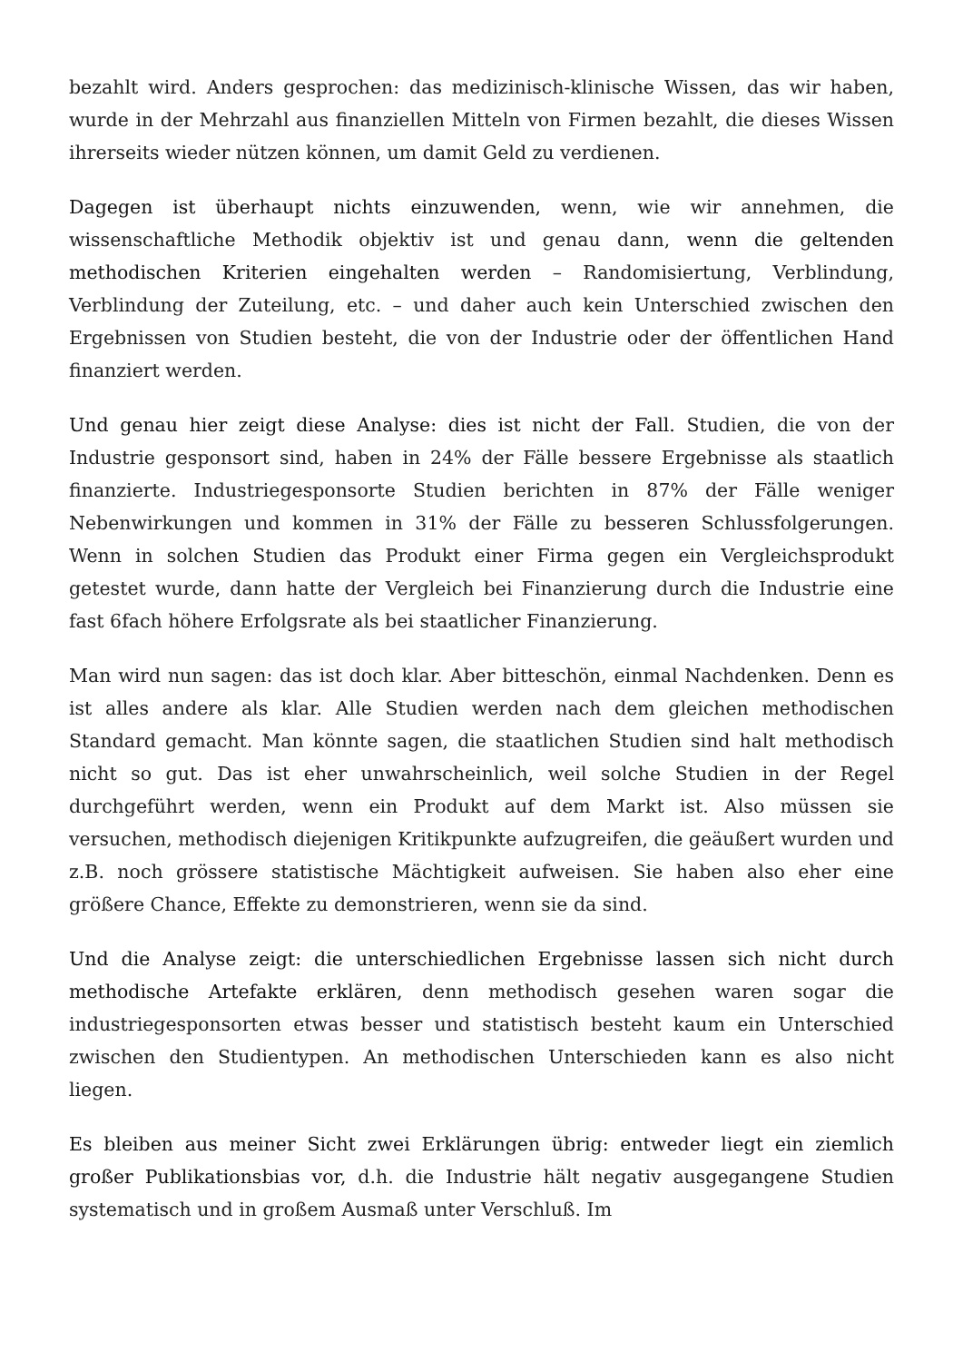bezahlt wird. Anders gesprochen: das medizinisch-klinische Wissen, das wir haben, wurde in der Mehrzahl aus finanziellen Mitteln von Firmen bezahlt, die dieses Wissen ihrerseits wieder nützen können, um damit Geld zu verdienen.
Dagegen ist überhaupt nichts einzuwenden, wenn, wie wir annehmen, die wissenschaftliche Methodik objektiv ist und genau dann, wenn die geltenden methodischen Kriterien eingehalten werden – Randomisiertung, Verblindung, Verblindung der Zuteilung, etc. – und daher auch kein Unterschied zwischen den Ergebnissen von Studien besteht, die von der Industrie oder der öffentlichen Hand finanziert werden.
Und genau hier zeigt diese Analyse: dies ist nicht der Fall. Studien, die von der Industrie gesponsort sind, haben in 24% der Fälle bessere Ergebnisse als staatlich finanzierte. Industriegesponsorte Studien berichten in 87% der Fälle weniger Nebenwirkungen und kommen in 31% der Fälle zu besseren Schlussfolgerungen. Wenn in solchen Studien das Produkt einer Firma gegen ein Vergleichsprodukt getestet wurde, dann hatte der Vergleich bei Finanzierung durch die Industrie eine fast 6fach höhere Erfolgsrate als bei staatlicher Finanzierung.
Man wird nun sagen: das ist doch klar. Aber bitteschön, einmal Nachdenken. Denn es ist alles andere als klar. Alle Studien werden nach dem gleichen methodischen Standard gemacht. Man könnte sagen, die staatlichen Studien sind halt methodisch nicht so gut. Das ist eher unwahrscheinlich, weil solche Studien in der Regel durchgeführt werden, wenn ein Produkt auf dem Markt ist. Also müssen sie versuchen, methodisch diejenigen Kritikpunkte aufzugreifen, die geäußert wurden und z.B. noch grössere statistische Mächtigkeit aufweisen. Sie haben also eher eine größere Chance, Effekte zu demonstrieren, wenn sie da sind.
Und die Analyse zeigt: die unterschiedlichen Ergebnisse lassen sich nicht durch methodische Artefakte erklären, denn methodisch gesehen waren sogar die industriegesponsorten etwas besser und statistisch besteht kaum ein Unterschied zwischen den Studientypen. An methodischen Unterschieden kann es also nicht liegen.
Es bleiben aus meiner Sicht zwei Erklärungen übrig: entweder liegt ein ziemlich großer Publikationsbias vor, d.h. die Industrie hält negativ ausgegangene Studien systematisch und in großem Ausmaß unter Verschluß. Im